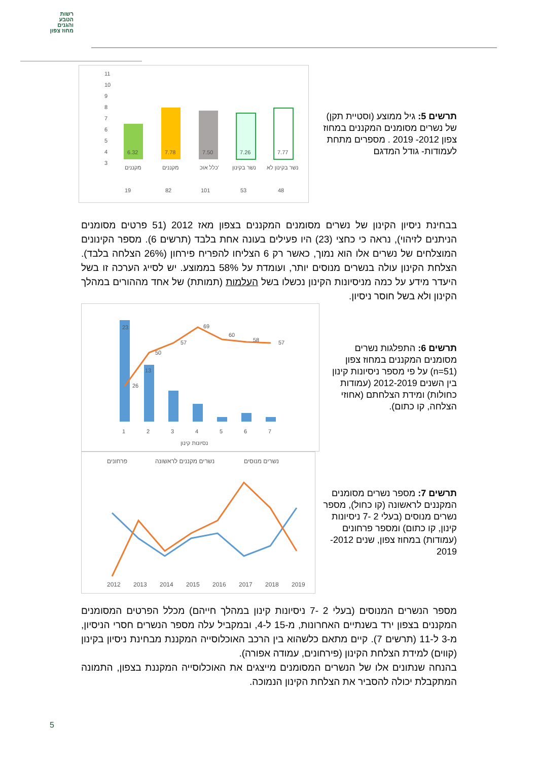רשות
הטבע
והגנים
מחוז צפון
תרשים 5: גיל ממוצע (וסטיית תקן) של נשרים מסומנים המקננים במחוז צפון 2012- 2019 . מספרים מתחת לעמודות- גודל המדגם
11
10
9
8
7
6
5
4
3
6.32
7.78
7.50
7.26
7.77
מקננים
מקננים
כלל אוכ'
נשר בקינון
נשר בקינון לא
19
82
101
53
48
בבחינת ניסיון הקינון של נשרים מסומנים המקננים בצפון מאז 2012 (51 פרטים מסומנים הניתנים לזיהוי), נראה כי כחצי (23) היו פעילים בעונה אחת בלבד (תרשים 6). מספר הקינונים המוצלחים של נשרים אלו הוא נמוך, כאשר רק 6 הצליחו להפריח פירחון (26% הצלחה בלבד). הצלחת הקינון עולה בנשרים מנוסים יותר, ועומדת על 58% בממוצע. יש לסייג הערכה זו בשל היעדר מידע על כמה מניסיונות הקינון נכשלו בשל העלמות (תמותת) של אחד מההורים במהלך הקינון ולא בשל חוסר ניסיון.
תרשים 6: התפלגות נשרים מסומנים המקננים במחוז צפון (n=51) על פי מספר ניסיונות קינון בין השנים 2012-2019 (עמודות כחולות) ומידת הצלחתם (אחוזי הצלחה, קו כתום).
23
13
26
50
57
69
60
58
57
1
2
3
4
5
6
7
נסיונות קינון
תרשים 7: מספר נשרים מסומנים המקננים לראשונה (קו כחול), מספר נשרים מנוסים (בעלי 2 -7 ניסיונות קינון, קו כתום) ומספר פרחונים (עמודות) במחוז צפון, שנים 2012- 2019
פרחונים
נשרים מקננים לראשונה
נשרים מנוסים
2012
2013
2014
2015
2016
2017
2018
2019
מספר הנשרים המנוסים (בעלי 2 -7 ניסיונות קינון במהלך חייהם) מכלל הפרטים המסומנים המקננים בצפון ירד בשנתיים האחרונות, מ-15 ל-4, ובמקביל עלה מספר הנשרים חסרי הניסיון, מ-3 ל-11 (תרשים 7). קיים מתאם כלשהוא בין הרכב האוכלוסייה המקננת מבחינת ניסיון בקינון (קווים) למידת הצלחת הקינון (פירחונים, עמודה אפורה).
בהנחה שנתונים אלו של הנשרים המסומנים מייצגים את האוכלוסייה המקננת בצפון, התמונה המתקבלת יכולה להסביר את הצלחת הקינון הנמוכה.
5